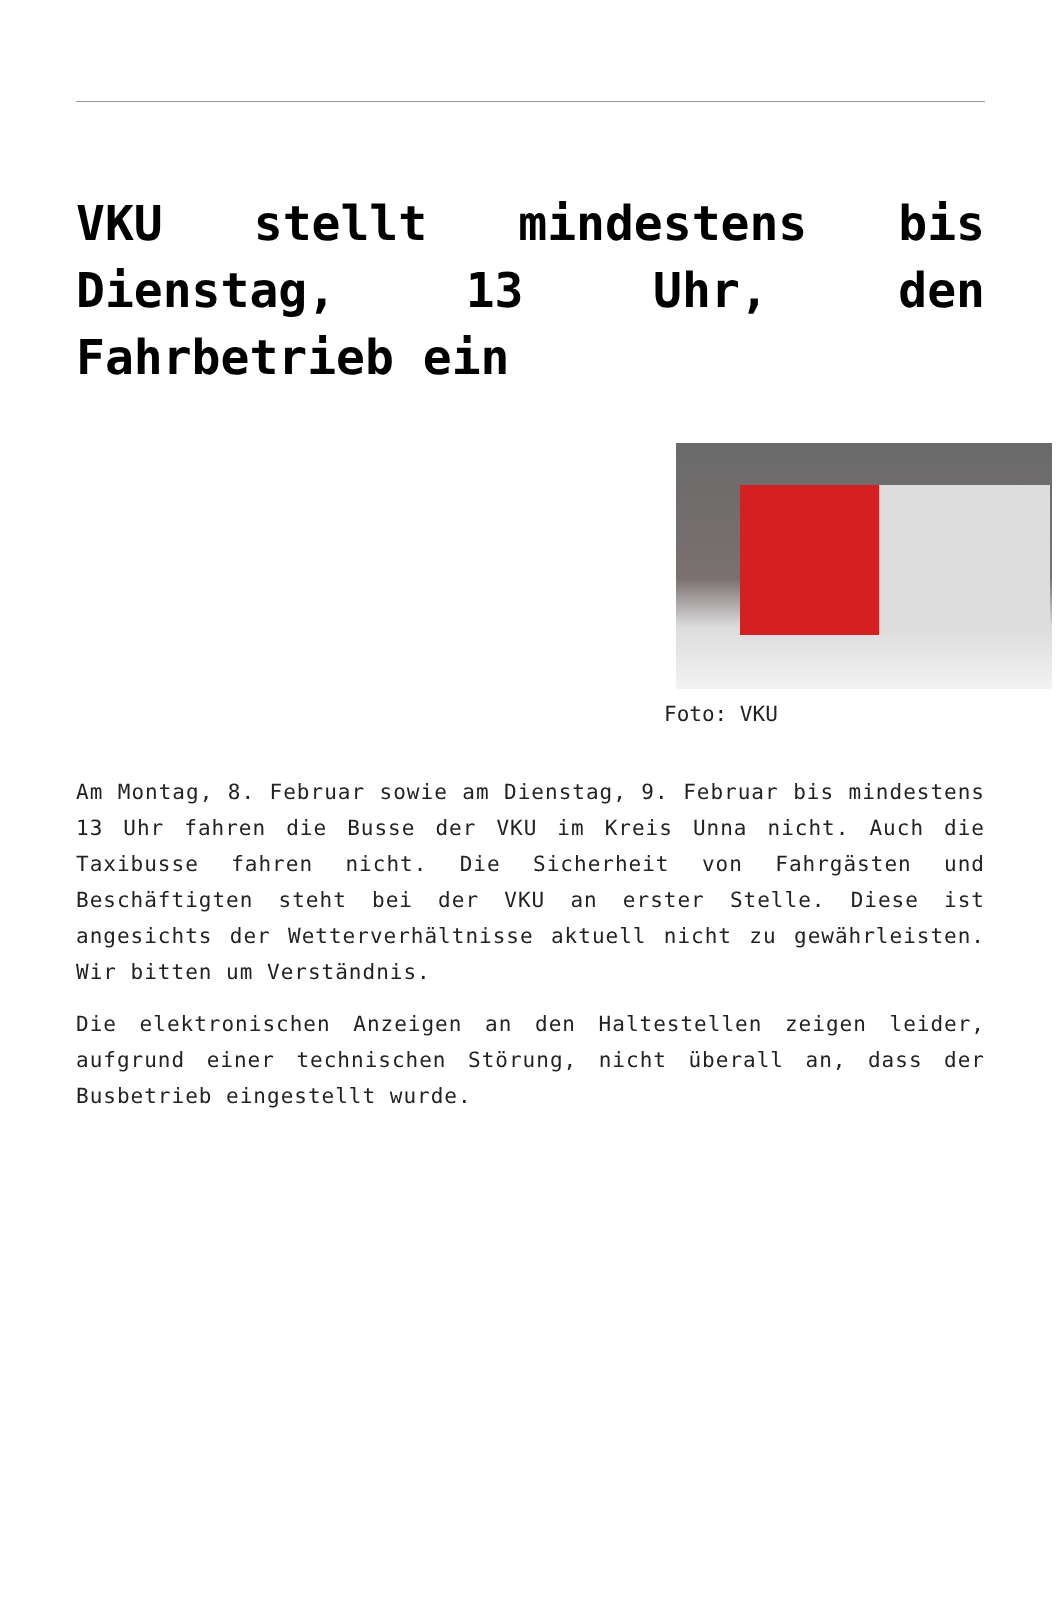VKU stellt mindestens bis Dienstag, 13 Uhr, den Fahrbetrieb ein
Foto: VKU
Am Montag, 8. Februar sowie am Dienstag, 9. Februar bis mindestens 13 Uhr fahren die Busse der VKU im Kreis Unna nicht. Auch die Taxibusse fahren nicht. Die Sicherheit von Fahrgästen und Beschäftigten steht bei der VKU an erster Stelle. Diese ist angesichts der Wetterverhältnisse aktuell nicht zu gewährleisten. Wir bitten um Verständnis.
Die elektronischen Anzeigen an den Haltestellen zeigen leider, aufgrund einer technischen Störung, nicht überall an, dass der Busbetrieb eingestellt wurde.